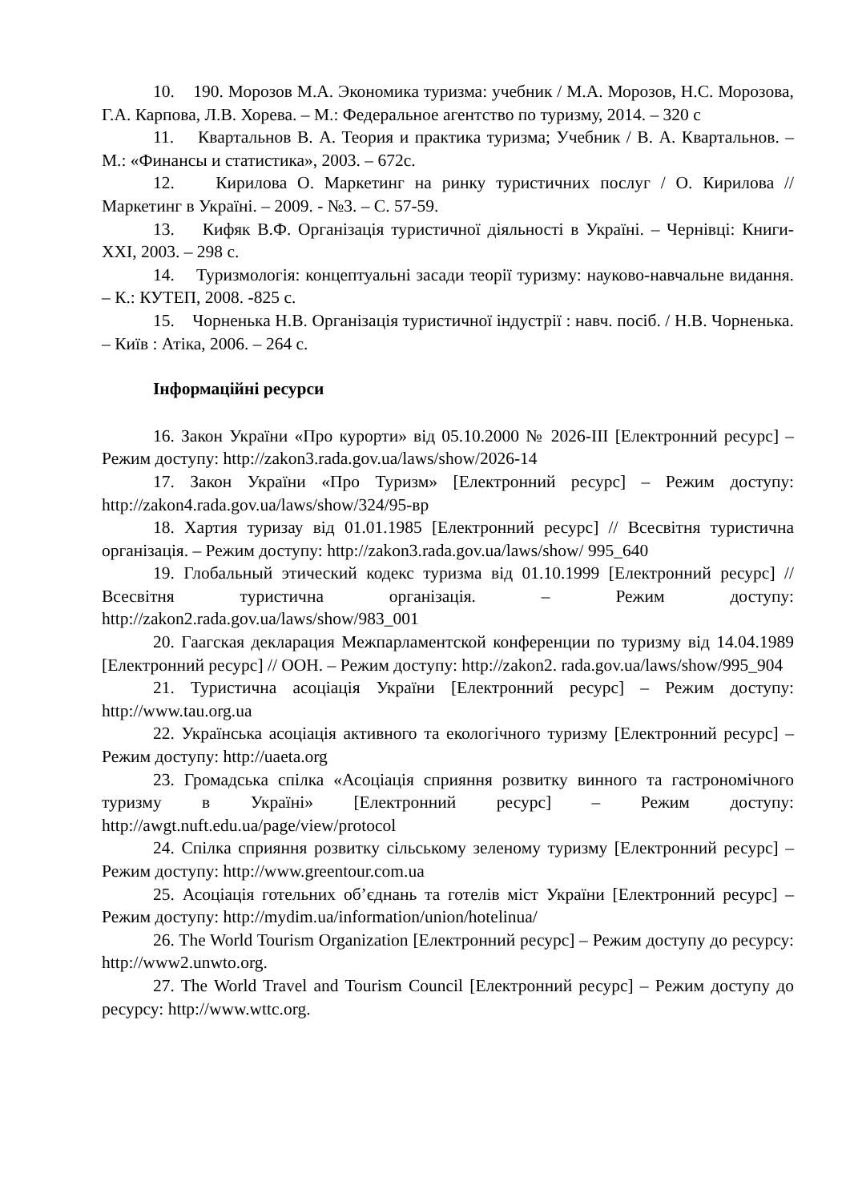10. 190. Морозов М.А. Экономика туризма: учебник / М.А. Морозов, Н.С. Морозова, Г.А. Карпова, Л.В. Хорева. – М.: Федеральное агентство по туризму, 2014. – 320 с
11. Квартальнов В. А. Теория и практика туризма; Учебник / В. А. Квартальнов. – М.: «Финансы и статистика», 2003. – 672с.
12. Кирилова О. Маркетинг на ринку туристичних послуг / О. Кирилова // Маркетинг в Україні. – 2009. - №3. – С. 57-59.
13. Кифяк В.Ф. Організація туристичної діяльності в Україні. – Чернівці: Книги-ХХІ, 2003. – 298 с.
14. Туризмологія: концептуальні засади теорії туризму: науково-навчальне видання. – К.: КУТЕП, 2008. -825 с.
15. Чорненька Н.В. Організація туристичної індустрії : навч. посіб. / Н.В. Чорненька. – Київ : Атіка, 2006. – 264 с.
Інформаційні ресурси
16. Закон України «Про курорти» від 05.10.2000 № 2026-III [Електронний ресурс] – Режим доступу: http://zakon3.rada.gov.ua/laws/show/2026-14
17. Закон України «Про Туризм» [Електронний ресурс] – Режим доступу: http://zakon4.rada.gov.ua/laws/show/324/95-вр
18. Хартия туризау від 01.01.1985 [Електронний ресурс] // Всесвітня туристична організація. – Режим доступу: http://zakon3.rada.gov.ua/laws/show/ 995_640
19. Глобальный этический кодекс туризма від 01.10.1999 [Електронний ресурс] // Всесвітня туристична організація. – Режим доступу: http://zakon2.rada.gov.ua/laws/show/983_001
20. Гаагская декларация Межпарламентской конференции по туризму від 14.04.1989 [Електронний ресурс] // ООН. – Режим доступу: http://zakon2. rada.gov.ua/laws/show/995_904
21. Туристична асоціація України [Електронний ресурс] – Режим доступу: http://www.tau.org.ua
22. Українська асоціація активного та екологічного туризму [Електронний ресурс] – Режим доступу: http://uaeta.org
23. Громадська спілка «Асоціація сприяння розвитку винного та гастрономічного туризму в Україні» [Електронний ресурс] – Режим доступу: http://awgt.nuft.edu.ua/page/view/protocol
24. Спілка сприяння розвитку сільському зеленому туризму [Електронний ресурс] – Режим доступу: http://www.greentour.com.ua
25. Асоціація готельних об’єднань та готелів міст України [Електронний ресурс] – Режим доступу: http://mydim.ua/information/union/hotelinua/
26. The World Tourism Organization [Електронний ресурс] – Режим доступу до ресурсу: http://www2.unwto.org.
27. The World Travel and Tourism Council [Електронний ресурс] – Режим доступу до ресурсу: http://www.wttc.org.